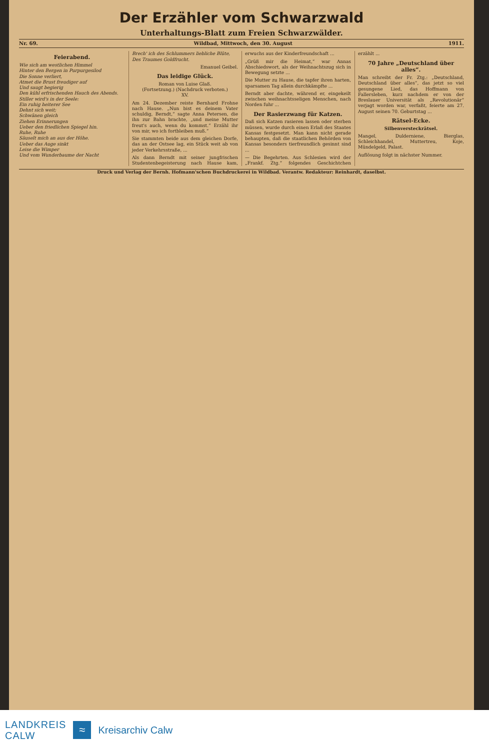Der Erzähler vom Schwarzwald
Unterhaltungs-Blatt zum Freien Schwarzwälder.
Nr. 69. Wildbad, Mittwoch, den 30. August 1911.
Feierabend.
Wie sich am westlichen Himmel
Hinter den Bergen in Purpurgesilod
Die Sonne verliert,
Atmet die Brust freudiger auf
Und saugt begierig
Den kühl erfrischenden Hauch des Abends.
Stiller wird's in der Seele:
Ein ruhig heiterer See
Dehnt sich weit;
Schwänen gleich
Ziehen Erinnerungen
Ueber den friedlichen Spiegel hin.
Ruhe, Ruhe
Säuselt mich an aus der Höhe.
Ueber das Auge sinkt
Leise die Wimper
Und vom Wunderbaume der Nacht
Brech' ich des Schlummers liebliche Blüte,
Des Traumes Goldfrucht.
Emanuel Geibel.
Das leidige Glück.
Roman von Luise Glaß.
(Fortsetzung.) (Nachdruck verboten.)
XV.
Am 24. Dezember reiste Bernhard Frohne nach Hause. „Nun bist es deinem Vater schuldig, Berndt,“ sagte Anna Petersen, die ihn zur Bahn brachte, „und meine Mutter freut's auch, wenn du kommst.“ Erzähl ihr von mir, wo ich fortbleiben muß.“
Sie stammten beide aus dem gleichen Dorfe, das an der Ostsee lag, ein Stück weit ab von jeder Verkehrsstraße, ...
Als dann Berndt mit seiner jungfrischen Studentenbegeisterung nach Hause kam, erwuchs aus der Kinderfreundschaft ...
„Grüß mir die Heimat,“ war Annas Abschiedswort, als der Weihnachtszug sich in Bewegung setzte ...
Die Mutter zu Hause, die tapfer ihren harten, sparsamen Tag allein durchkämpfte ...
Berndt aber dachte, während er, eingekeilt zwischen weihnachtsseligen Menschen, nach Norden fuhr ...
Der Rasierzwang für Katzen.
Daß sich Katzen rasieren lassen oder sterben müssen, wurde durch einen Erlaß des Staates Kansas festgesetzt. Man kann nicht gerade behaupten, daß die staatlichen Behörden von Kansas besonders tierfreundlich gesinnt sind ...
— Die Begehrten. Aus Schlesien wird der „Frankf. Ztg.“ folgendes Geschichtchen erzählt ...
70 Jahre „Deutschland über alles“.
Man schreibt der Fr. Ztg.: „Deutschland, Deutschland über alles“, das jetzt so viel gesungene Lied, das Hoffmann von Fallersleben, kurz nachdem er von der Breslauer Universität als „Revolutionär“ verjagt worden war, verfaßt, feierte am 27. August seinen 70. Geburtstag ...
Rätsel-Ecke.
Silbenversteckrätsel.
Mangel, Dulderniene, Bierglas, Schleichhandel, Muttertreu, Koje, Mündelgeld, Palast.
Auflösung folgt in nächster Nummer.
Druck und Verlag der Bernh. Hofmann'schen Buchdruckerei in Wildbad. Verantw. Redakteur: Reinhardt, daselbst.
LANDKREIS
CALW
≈
Kreisarchiv Calw